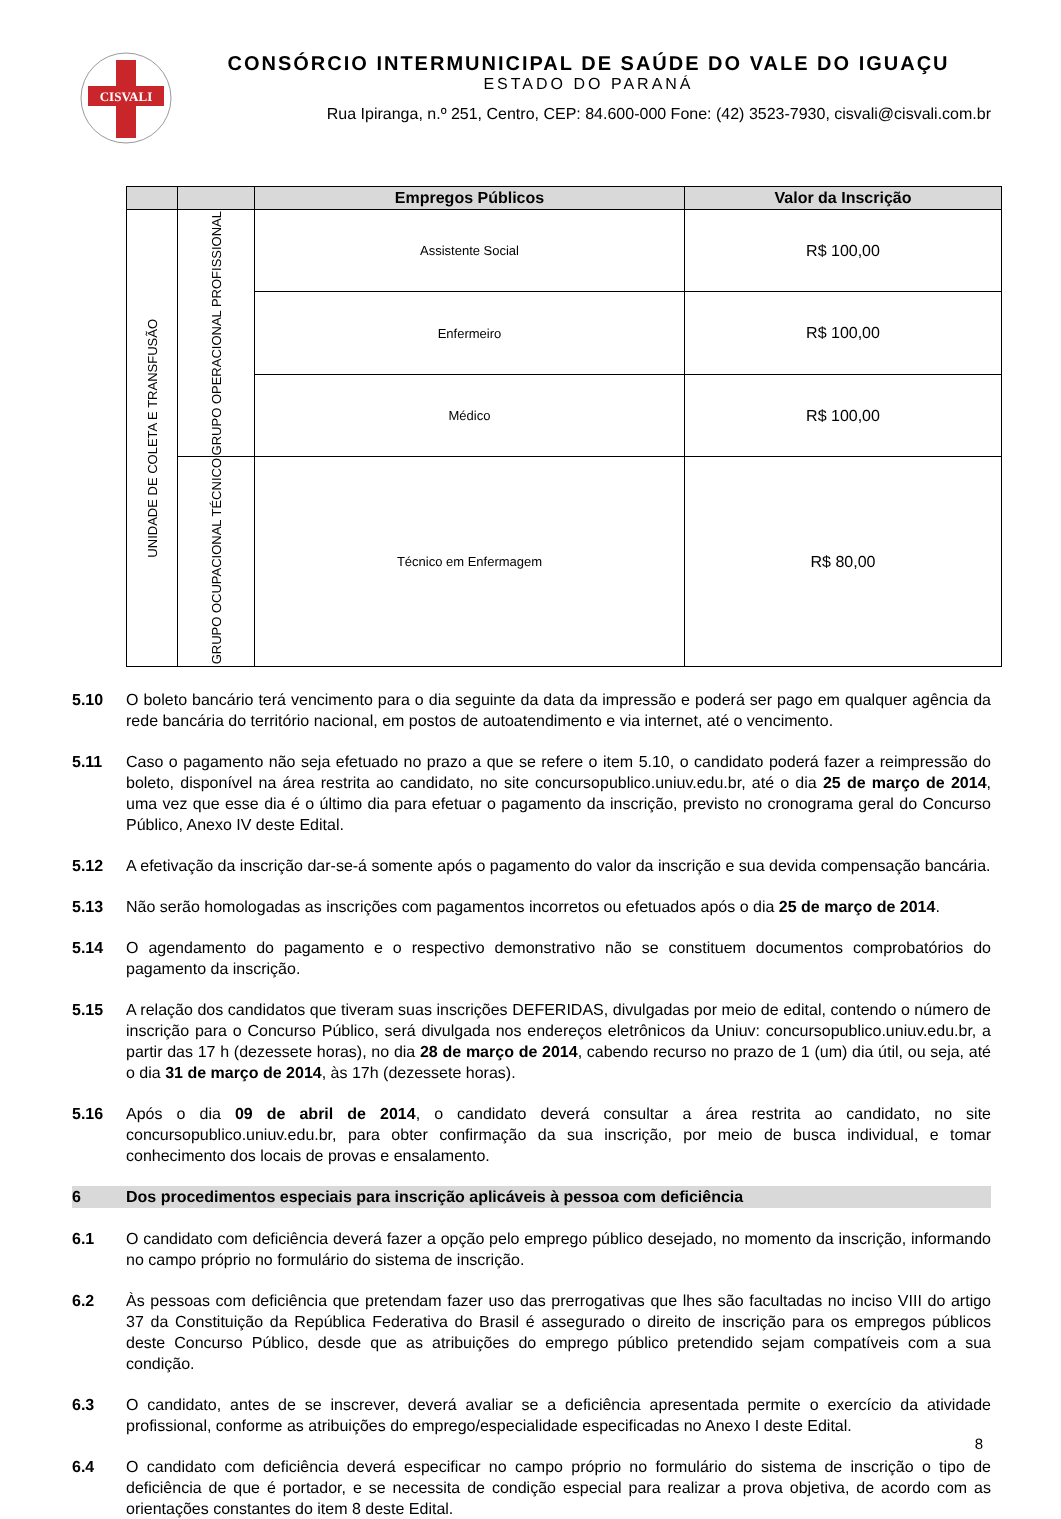CISVALI
CONSÓRCIO INTERMUNICIPAL DE SAÚDE DO VALE DO IGUAÇU
ESTADO DO PARANÁ
Rua Ipiranga, n.º 251, Centro, CEP: 84.600-000 Fone: (42) 3523-7930, cisvali@cisvali.com.br
| | | Empregos Públicos | Valor da Inscrição |
| --- | --- | --- | --- |
| UNIDADE DE COLETA E TRANSFUSÃO | GRUPO OPERACIONAL PROFISSIONAL | Assistente Social | R$ 100,00 |
| | | Enfermeiro | R$ 100,00 |
| | | Médico | R$ 100,00 |
| | GRUPO OCUPACIONAL TÉCNICO | Técnico em Enfermagem | R$ 80,00 |
5.10 O boleto bancário terá vencimento para o dia seguinte da data da impressão e poderá ser pago em qualquer agência da rede bancária do território nacional, em postos de autoatendimento e via internet, até o vencimento.
5.11 Caso o pagamento não seja efetuado no prazo a que se refere o item 5.10, o candidato poderá fazer a reimpressão do boleto, disponível na área restrita ao candidato, no site concursopublico.uniuv.edu.br, até o dia 25 de março de 2014, uma vez que esse dia é o último dia para efetuar o pagamento da inscrição, previsto no cronograma geral do Concurso Público, Anexo IV deste Edital.
5.12 A efetivação da inscrição dar-se-á somente após o pagamento do valor da inscrição e sua devida compensação bancária.
5.13 Não serão homologadas as inscrições com pagamentos incorretos ou efetuados após o dia 25 de março de 2014.
5.14 O agendamento do pagamento e o respectivo demonstrativo não se constituem documentos comprobatórios do pagamento da inscrição.
5.15 A relação dos candidatos que tiveram suas inscrições DEFERIDAS, divulgadas por meio de edital, contendo o número de inscrição para o Concurso Público, será divulgada nos endereços eletrônicos da Uniuv: concursopublico.uniuv.edu.br, a partir das 17 h (dezessete horas), no dia 28 de março de 2014, cabendo recurso no prazo de 1 (um) dia útil, ou seja, até o dia 31 de março de 2014, às 17h (dezessete horas).
5.16 Após o dia 09 de abril de 2014, o candidato deverá consultar a área restrita ao candidato, no site concursopublico.uniuv.edu.br, para obter confirmação da sua inscrição, por meio de busca individual, e tomar conhecimento dos locais de provas e ensalamento.
6 Dos procedimentos especiais para inscrição aplicáveis à pessoa com deficiência
6.1 O candidato com deficiência deverá fazer a opção pelo emprego público desejado, no momento da inscrição, informando no campo próprio no formulário do sistema de inscrição.
6.2 Às pessoas com deficiência que pretendam fazer uso das prerrogativas que lhes são facultadas no inciso VIII do artigo 37 da Constituição da República Federativa do Brasil é assegurado o direito de inscrição para os empregos públicos deste Concurso Público, desde que as atribuições do emprego público pretendido sejam compatíveis com a sua condição.
6.3 O candidato, antes de se inscrever, deverá avaliar se a deficiência apresentada permite o exercício da atividade profissional, conforme as atribuições do emprego/especialidade especificadas no Anexo I deste Edital.
6.4 O candidato com deficiência deverá especificar no campo próprio no formulário do sistema de inscrição o tipo de deficiência de que é portador, e se necessita de condição especial para realizar a prova objetiva, de acordo com as orientações constantes do item 8 deste Edital.
8